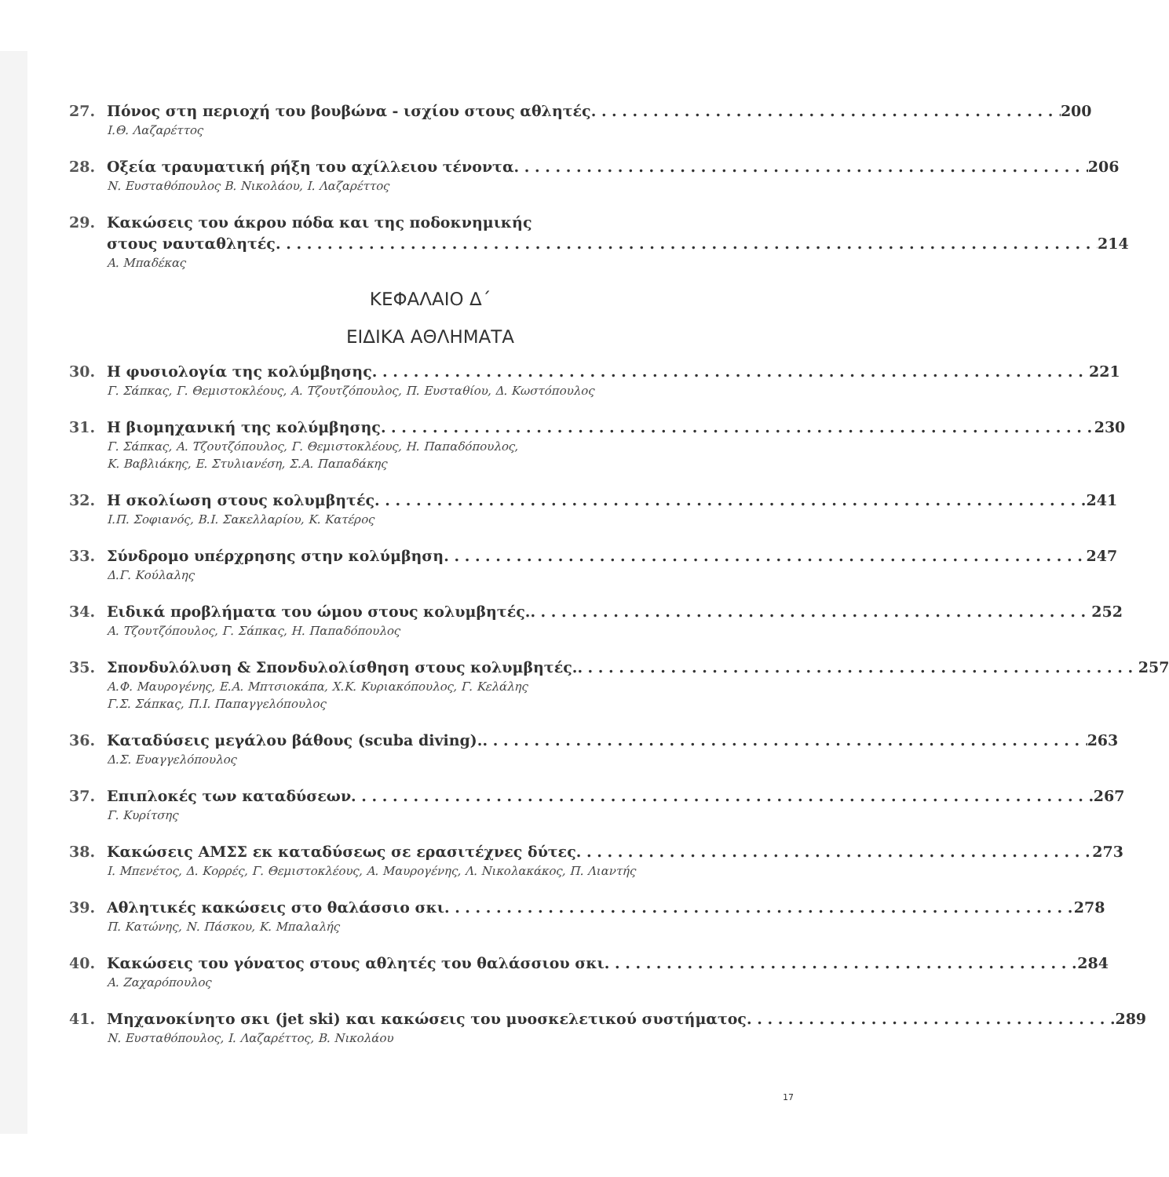27. Πόνος στη περιοχή του βουβώνα - ισχίου στους αθλητές 200
Ι.Θ. Λαζαρέττος
28. Οξεία τραυματική ρήξη του αχίλλειου τένοντα 206
Ν. Ευσταθόπουλος Β. Νικολάου, Ι. Λαζαρέττος
29. Κακώσεις του άκρου πόδα και της ποδοκνημικής
στους ναυταθλητές 214
Α. Μπαδέκας
ΚΕΦΑΛΑΙΟ Δ΄
ΕΙΔΙΚΑ ΑΘΛΗΜΑΤΑ
30. Η φυσιολογία της κολύμβησης 221
Γ. Σάπκας, Γ. Θεμιστοκλέους, Α. Τζουτζόπουλος, Π. Ευσταθίου, Δ. Κωστόπουλος
31. Η βιομηχανική της κολύμβησης 230
Γ. Σάπκας, Α. Τζουτζόπουλος, Γ. Θεμιστοκλέους, Η. Παπαδόπουλος,
Κ. Βαβλιάκης, Ε. Στυλιανέση, Σ.Α. Παπαδάκης
32. Η σκολίωση στους κολυμβητές 241
Ι.Π. Σοφιανός, Β.Ι. Σακελλαρίου, Κ. Κατέρος
33. Σύνδρομο υπέρχρησης στην κολύμβηση 247
Δ.Γ. Κούλαλης
34. Ειδικά προβλήματα του ώμου στους κολυμβητές. 252
Α. Τζουτζόπουλος, Γ. Σάπκας, Η. Παπαδόπουλος
35. Σπονδυλόλυση & Σπονδυλολίσθηση στους κολυμβητές. 257
Α.Φ. Μαυρογένης, Ε.Α. Μπτσιοκάπα, Χ.Κ. Κυριακόπουλος, Γ. Κελάλης
Γ.Σ. Σάπκας, Π.Ι. Παπαγγελόπουλος
36. Καταδύσεις μεγάλου βάθους (scuba diving). 263
Δ.Σ. Ευαγγελόπουλος
37. Επιπλοκές των καταδύσεων 267
Γ. Κυρίτσης
38. Κακώσεις ΑΜΣΣ εκ καταδύσεως σε ερασιτέχνες δύτες 273
Ι. Μπενέτος, Δ. Κορρές, Γ. Θεμιστοκλέους, Α. Μαυρογένης, Λ. Νικολακάκος, Π. Λιαντής
39. Αθλητικές κακώσεις στο θαλάσσιο σκι 278
Π. Κατώνης, Ν. Πάσκου, Κ. Μπαλαλής
40. Κακώσεις του γόνατος στους αθλητές του θαλάσσιου σκι 284
Α. Ζαχαρόπουλος
41. Μηχανοκίνητο σκι (jet ski) και κακώσεις του μυοσκελετικού συστήματος 289
Ν. Ευσταθόπουλος, Ι. Λαζαρέττος, Β. Νικολάου
17